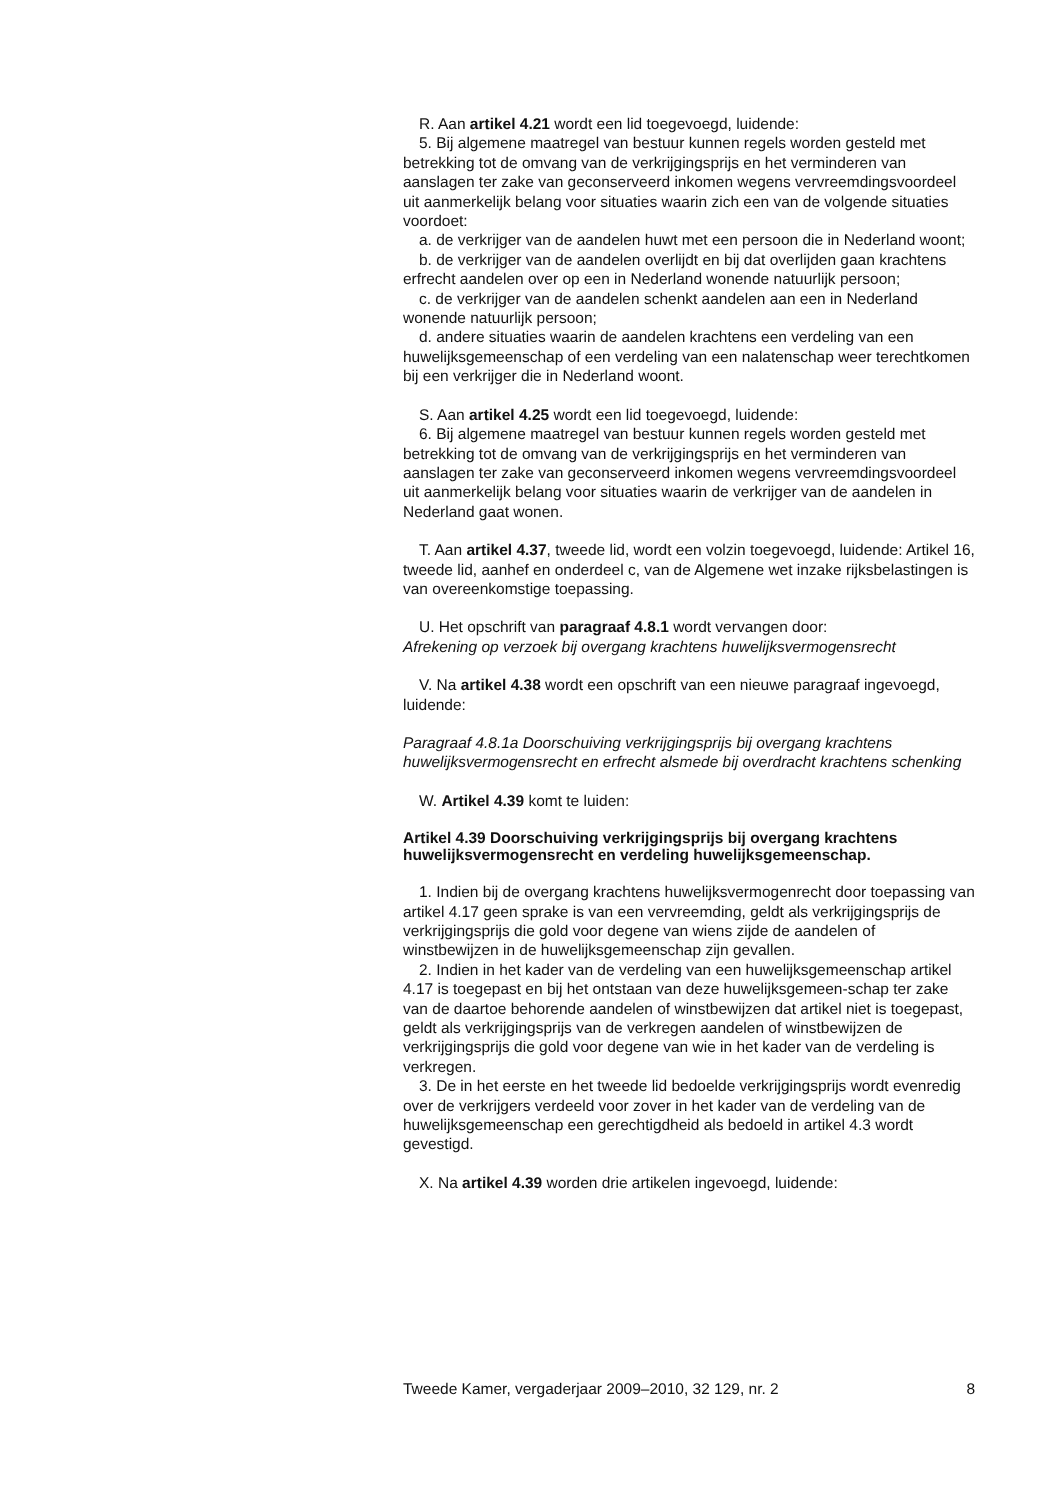R. Aan artikel 4.21 wordt een lid toegevoegd, luidende:
5. Bij algemene maatregel van bestuur kunnen regels worden gesteld met betrekking tot de omvang van de verkrijgingsprijs en het verminderen van aanslagen ter zake van geconserveerd inkomen wegens vervreemdingsvoordeel uit aanmerkelijk belang voor situaties waarin zich een van de volgende situaties voordoet:
a. de verkrijger van de aandelen huwt met een persoon die in Nederland woont;
b. de verkrijger van de aandelen overlijdt en bij dat overlijden gaan krachtens erfrecht aandelen over op een in Nederland wonende natuurlijk persoon;
c. de verkrijger van de aandelen schenkt aandelen aan een in Nederland wonende natuurlijk persoon;
d. andere situaties waarin de aandelen krachtens een verdeling van een huwelijksgemeenschap of een verdeling van een nalatenschap weer terechtkomen bij een verkrijger die in Nederland woont.
S. Aan artikel 4.25 wordt een lid toegevoegd, luidende:
6. Bij algemene maatregel van bestuur kunnen regels worden gesteld met betrekking tot de omvang van de verkrijgingsprijs en het verminderen van aanslagen ter zake van geconserveerd inkomen wegens vervreemdingsvoordeel uit aanmerkelijk belang voor situaties waarin de verkrijger van de aandelen in Nederland gaat wonen.
T. Aan artikel 4.37, tweede lid, wordt een volzin toegevoegd, luidende: Artikel 16, tweede lid, aanhef en onderdeel c, van de Algemene wet inzake rijksbelastingen is van overeenkomstige toepassing.
U. Het opschrift van paragraaf 4.8.1 wordt vervangen door:
Afrekening op verzoek bij overgang krachtens huwelijksvermogensrecht
V. Na artikel 4.38 wordt een opschrift van een nieuwe paragraaf ingevoegd, luidende:
Paragraaf 4.8.1a Doorschuiving verkrijgingsprijs bij overgang krachtens huwelijksvermogensrecht en erfrecht alsmede bij overdracht krachtens schenking
W. Artikel 4.39 komt te luiden:
Artikel 4.39 Doorschuiving verkrijgingsprijs bij overgang krachtens huwelijksvermogensrecht en verdeling huwelijksgemeenschap.
1. Indien bij de overgang krachtens huwelijksvermogenrecht door toepassing van artikel 4.17 geen sprake is van een vervreemding, geldt als verkrijgingsprijs de verkrijgingsprijs die gold voor degene van wiens zijde de aandelen of winstbewijzen in de huwelijksgemeenschap zijn gevallen.
2. Indien in het kader van de verdeling van een huwelijksgemeenschap artikel 4.17 is toegepast en bij het ontstaan van deze huwelijksgemeen-schap ter zake van de daartoe behorende aandelen of winstbewijzen dat artikel niet is toegepast, geldt als verkrijgingsprijs van de verkregen aandelen of winstbewijzen de verkrijgingsprijs die gold voor degene van wie in het kader van de verdeling is verkregen.
3. De in het eerste en het tweede lid bedoelde verkrijgingsprijs wordt evenredig over de verkrijgers verdeeld voor zover in het kader van de verdeling van de huwelijksgemeenschap een gerechtigdheid als bedoeld in artikel 4.3 wordt gevestigd.
X. Na artikel 4.39 worden drie artikelen ingevoegd, luidende:
Tweede Kamer, vergaderjaar 2009–2010, 32 129, nr. 2 8